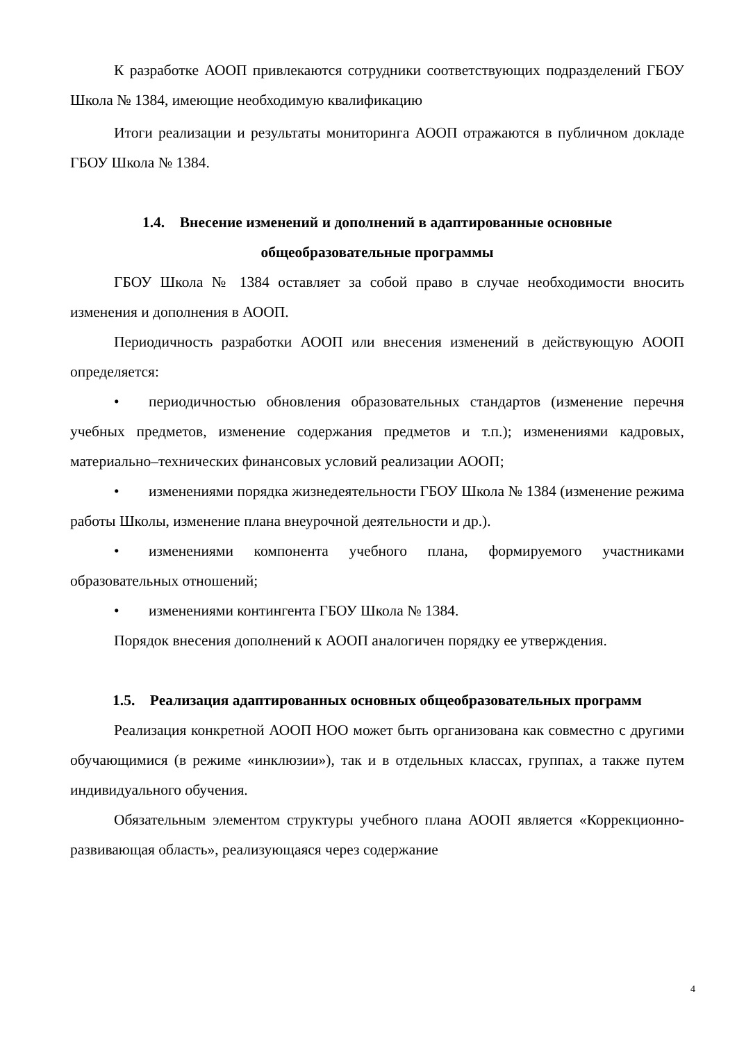К разработке АООП привлекаются сотрудники соответствующих подразделений ГБОУ Школа № 1384, имеющие необходимую квалификацию
Итоги реализации и результаты мониторинга АООП отражаются в публичном докладе ГБОУ Школа № 1384.
1.4. Внесение изменений и дополнений в адаптированные основные общеобразовательные программы
ГБОУ Школа № 1384 оставляет за собой право в случае необходимости вносить изменения и дополнения в АООП.
Периодичность разработки АООП или внесения изменений в действующую АООП определяется:
• периодичностью обновления образовательных стандартов (изменение перечня учебных предметов, изменение содержания предметов и т.п.); изменениями кадровых, материально–технических финансовых условий реализации АООП;
• изменениями порядка жизнедеятельности ГБОУ Школа № 1384 (изменение режима работы Школы, изменение плана внеурочной деятельности и др.).
• изменениями компонента учебного плана, формируемого участниками образовательных отношений;
• изменениями контингента ГБОУ Школа № 1384.
Порядок внесения дополнений к АООП аналогичен порядку ее утверждения.
1.5. Реализация адаптированных основных общеобразовательных программ
Реализация конкретной АООП НОО может быть организована как совместно с другими обучающимися (в режиме «инклюзии»), так и в отдельных классах, группах, а также путем индивидуального обучения.
Обязательным элементом структуры учебного плана АООП является «Коррекционно-развивающая область», реализующаяся через содержание
4